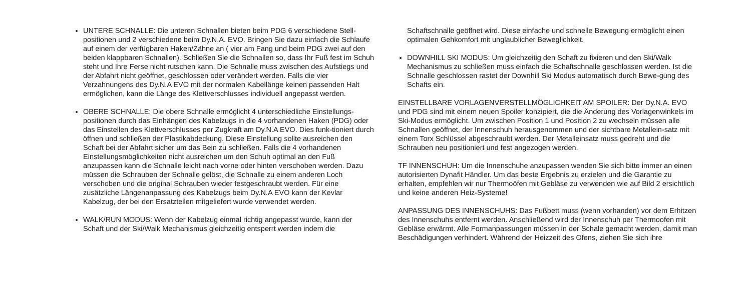UNTERE SCHNALLE: Die unteren Schnallen bieten beim PDG 6 verschiedene Stell-positionen und 2 verschiedene beim Dy.N.A. EVO. Bringen Sie dazu einfach die Schlaufe auf einem der verfügbaren Haken/Zähne an ( vier am Fang und beim PDG zwei auf den beiden klappbaren Schnallen). Schließen Sie die Schnallen so, dass Ihr Fuß fest im Schuh steht und Ihre Ferse nicht rutschen kann. Die Schnalle muss zwischen des Aufstiegs und der Abfahrt nicht geöffnet, geschlossen oder verändert werden. Falls die vier Verzahnungens des Dy.N.A EVO mit der normalen Kabellänge keinen passenden Halt ermöglichen, kann die Länge des Klettverschlusses individuell angepasst werden.
OBERE SCHNALLE: Die obere Schnalle ermöglicht 4 unterschiedliche Einstellungs-positionen durch das Einhängen des Kabelzugs in die 4 vorhandenen Haken (PDG) oder das Einstellen des Klettverschlusses per Zugkraft am Dy.N.A EVO. Dies funk-tioniert durch öffnen und schließen der Plastikabdeckung. Diese Einstellung sollte ausreichen den Schaft bei der Abfahrt sicher um das Bein zu schließen. Falls die 4 vorhandenen Einstellungsmöglichkeiten nicht ausreichen um den Schuh optimal an den Fuß anzupassen kann die Schnalle leicht nach vorne oder hinten verschoben werden. Dazu müssen die Schrauben der Schnalle gelöst, die Schnalle zu einem anderen Loch verschoben und die original Schrauben wieder festgeschraubt werden. Für eine zusätzliche Längenanpassung des Kabelzugs beim Dy.N.A EVO kann der Kevlar Kabelzug, der bei den Ersatzteilen mitgeliefert wurde verwendet werden.
WALK/RUN MODUS: Wenn der Kabelzug einmal richtig angepasst wurde, kann der Schaft und der Ski/Walk Mechanismus gleichzeitig entsperrt werden indem die
Schaftschnalle geöffnet wird. Diese einfache und schnelle Bewegung ermöglicht einen optimalen Gehkomfort mit unglaublicher Beweglichkeit.
DOWNHILL SKI MODUS: Um gleichzeitig den Schaft zu fixieren und den Ski/Walk Mechanismus zu schließen muss einfach die Schaftschnalle geschlossen werden. Ist die Schnalle geschlossen rastet der Downhill Ski Modus automatisch durch Bewe-gung des Schafts ein.
EINSTELLBARE VORLAGENVERSTELLMÖGLICHKEIT AM SPOILER: Der Dy.N.A. EVO und PDG sind mit einem neuen Spoiler konzipiert, die die Änderung des Vorlagenwinkels im Ski-Modus ermöglicht. Um zwischen Position 1 und Position 2 zu wechseln müssen alle Schnallen geöffnet, der Innenschuh herausgenommen und der sichtbare Metallein-satz mit einem Torx Schlüssel abgeschraubt werden. Der Metalleinsatz muss gedreht und die Schrauben neu positioniert und fest angezogen werden.
TF INNENSCHUH: Um die Innenschuhe anzupassen wenden Sie sich bitte immer an einen autorisierten Dynafit Händler. Um das beste Ergebnis zu erzielen und die Garantie zu erhalten, empfehlen wir nur Thermoöfen mit Gebläse zu verwenden wie auf Bild 2 ersichtlich und keine anderen Heiz-Systeme!
ANPASSUNG DES INNENSCHUHS: Das Fußbett muss (wenn vorhanden) vor dem Erhitzen des Innenschuhs entfernt werden. Anschließend wird der Innenschuh per Thermoofen mit Gebläse erwärmt. Alle Formanpassungen müssen in der Schale gemacht werden, damit man Beschädigungen verhindert. Während der Heizzeit des Ofens, ziehen Sie sich ihre